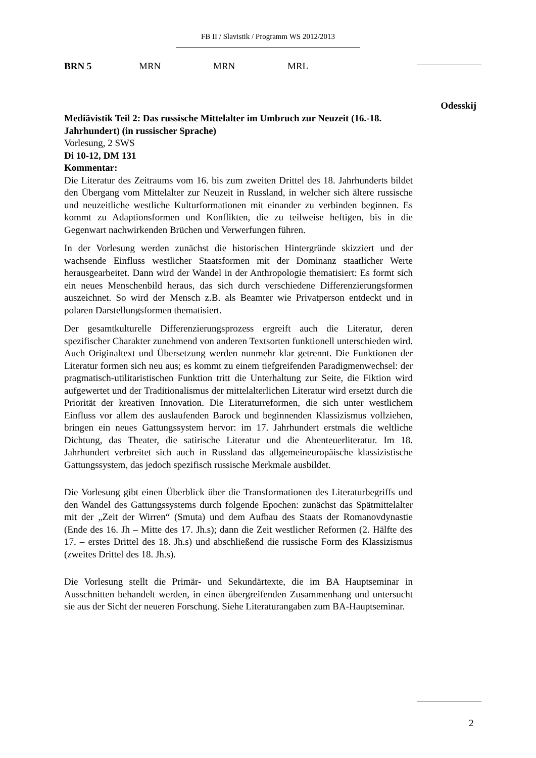FB II / Slavistik / Programm WS 2012/2013
BRN 5 MRN MRN MRL
Odesskij
Mediävistik Teil 2: Das russische Mittelalter im Umbruch zur Neuzeit (16.-18. Jahrhundert) (in russischer Sprache)
Vorlesung, 2 SWS
Di 10-12, DM 131
Kommentar:
Die Literatur des Zeitraums vom 16. bis zum zweiten Drittel des 18. Jahrhunderts bildet den Übergang vom Mittelalter zur Neuzeit in Russland, in welcher sich ältere russische und neuzeitliche westliche Kulturformationen mit einander zu verbinden beginnen. Es kommt zu Adaptionsformen und Konflikten, die zu teilweise heftigen, bis in die Gegenwart nachwirkenden Brüchen und Verwerfungen führen.
In der Vorlesung werden zunächst die historischen Hintergründe skizziert und der wachsende Einfluss westlicher Staatsformen mit der Dominanz staatlicher Werte herausgearbeitet. Dann wird der Wandel in der Anthropologie thematisiert: Es formt sich ein neues Menschenbild heraus, das sich durch verschiedene Differenzierungsformen auszeichnet. So wird der Mensch z.B. als Beamter wie Privatperson entdeckt und in polaren Darstellungsformen thematisiert.
Der gesamtkulturelle Differenzierungsprozess ergreift auch die Literatur, deren spezifischer Charakter zunehmend von anderen Textsorten funktionell unterschieden wird. Auch Originaltext und Übersetzung werden nunmehr klar getrennt. Die Funktionen der Literatur formen sich neu aus; es kommt zu einem tiefgreifenden Paradigmenwechsel: der pragmatisch-utilitaristischen Funktion tritt die Unterhaltung zur Seite, die Fiktion wird aufgewertet und der Traditionalismus der mittelalterlichen Literatur wird ersetzt durch die Priorität der kreativen Innovation. Die Literaturreformen, die sich unter westlichem Einfluss vor allem des auslaufenden Barock und beginnenden Klassizismus vollziehen, bringen ein neues Gattungssystem hervor: im 17. Jahrhundert erstmals die weltliche Dichtung, das Theater, die satirische Literatur und die Abenteuerliteratur. Im 18. Jahrhundert verbreitet sich auch in Russland das allgemeineuropäische klassizistische Gattungssystem, das jedoch spezifisch russische Merkmale ausbildet.
Die Vorlesung gibt einen Überblick über die Transformationen des Literaturbegriffs und den Wandel des Gattungssystems durch folgende Epochen: zunächst das Spätmittelalter mit der „Zeit der Wirren“ (Smuta) und dem Aufbau des Staats der Romanovdynastie (Ende des 16. Jh – Mitte des 17. Jh.s); dann die Zeit westlicher Reformen (2. Hälfte des 17. – erstes Drittel des 18. Jh.s) und abschließend die russische Form des Klassizismus (zweites Drittel des 18. Jh.s).
Die Vorlesung stellt die Primär- und Sekundärtexte, die im BA Hauptseminar in Ausschnitten behandelt werden, in einen übergreifenden Zusammenhang und untersucht sie aus der Sicht der neueren Forschung. Siehe Literaturangaben zum BA-Hauptseminar.
2